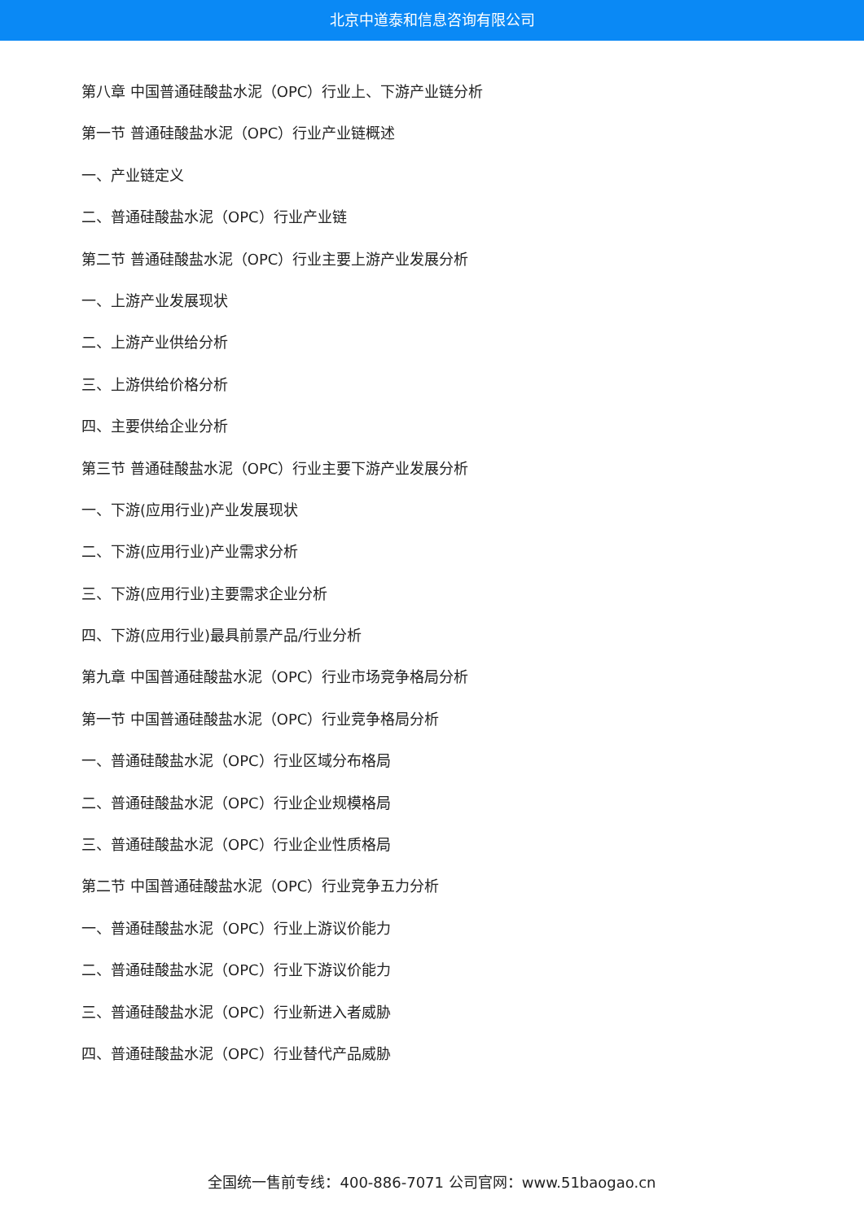北京中道泰和信息咨询有限公司
第八章 中国普通硅酸盐水泥（OPC）行业上、下游产业链分析
第一节 普通硅酸盐水泥（OPC）行业产业链概述
一、产业链定义
二、普通硅酸盐水泥（OPC）行业产业链
第二节 普通硅酸盐水泥（OPC）行业主要上游产业发展分析
一、上游产业发展现状
二、上游产业供给分析
三、上游供给价格分析
四、主要供给企业分析
第三节 普通硅酸盐水泥（OPC）行业主要下游产业发展分析
一、下游(应用行业)产业发展现状
二、下游(应用行业)产业需求分析
三、下游(应用行业)主要需求企业分析
四、下游(应用行业)最具前景产品/行业分析
第九章 中国普通硅酸盐水泥（OPC）行业市场竞争格局分析
第一节 中国普通硅酸盐水泥（OPC）行业竞争格局分析
一、普通硅酸盐水泥（OPC）行业区域分布格局
二、普通硅酸盐水泥（OPC）行业企业规模格局
三、普通硅酸盐水泥（OPC）行业企业性质格局
第二节 中国普通硅酸盐水泥（OPC）行业竞争五力分析
一、普通硅酸盐水泥（OPC）行业上游议价能力
二、普通硅酸盐水泥（OPC）行业下游议价能力
三、普通硅酸盐水泥（OPC）行业新进入者威胁
四、普通硅酸盐水泥（OPC）行业替代产品威胁
全国统一售前专线：400-886-7071 公司官网：www.51baogao.cn